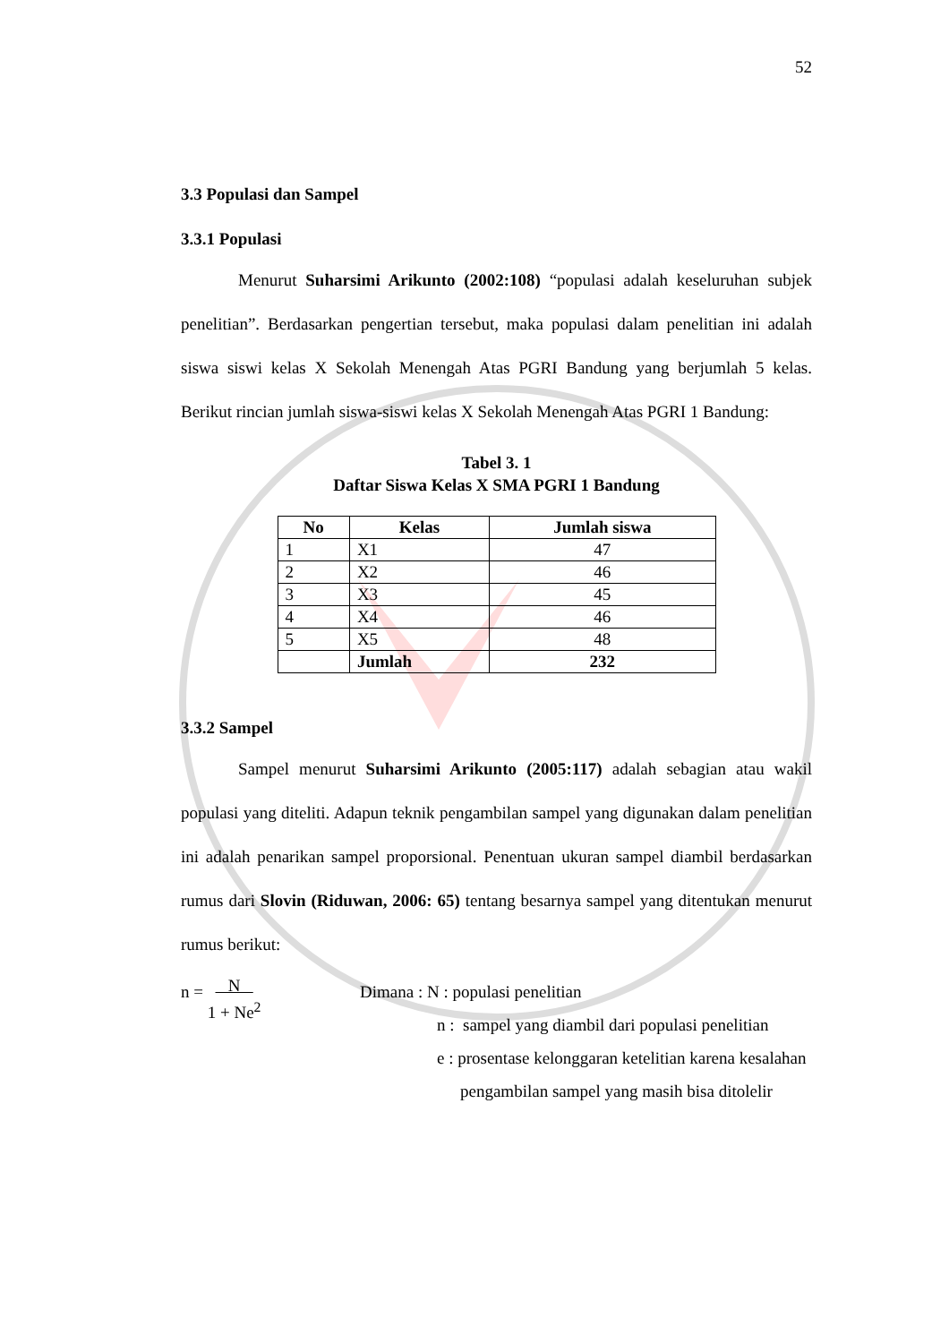52
3.3 Populasi dan Sampel
3.3.1 Populasi
Menurut Suharsimi Arikunto (2002:108) “populasi adalah keseluruhan subjek penelitian”. Berdasarkan pengertian tersebut, maka populasi dalam penelitian ini adalah siswa siswi kelas X Sekolah Menengah Atas PGRI Bandung yang berjumlah 5 kelas. Berikut rincian jumlah siswa-siswi kelas X Sekolah Menengah Atas PGRI 1 Bandung:
Tabel 3. 1
Daftar Siswa Kelas X SMA PGRI 1 Bandung
| No | Kelas | Jumlah siswa |
| --- | --- | --- |
| 1 | X1 | 47 |
| 2 | X2 | 46 |
| 3 | X3 | 45 |
| 4 | X4 | 46 |
| 5 | X5 | 48 |
| | Jumlah | 232 |
3.3.2 Sampel
Sampel menurut Suharsimi Arikunto (2005:117) adalah sebagian atau wakil populasi yang diteliti. Adapun teknik pengambilan sampel yang digunakan dalam penelitian ini adalah penarikan sampel proporsional. Penentuan ukuran sampel diambil berdasarkan rumus dari Slovin (Riduwan, 2006: 65) tentang besarnya sampel yang ditentukan menurut rumus berikut:
n = N
1 + Ne<sup>2</sup>
Dimana : N : populasi penelitian
n : sampel yang diambil dari populasi penelitian
e : prosentase kelonggaran ketelitian karena kesalahan
pengambilan sampel yang masih bisa ditolelir